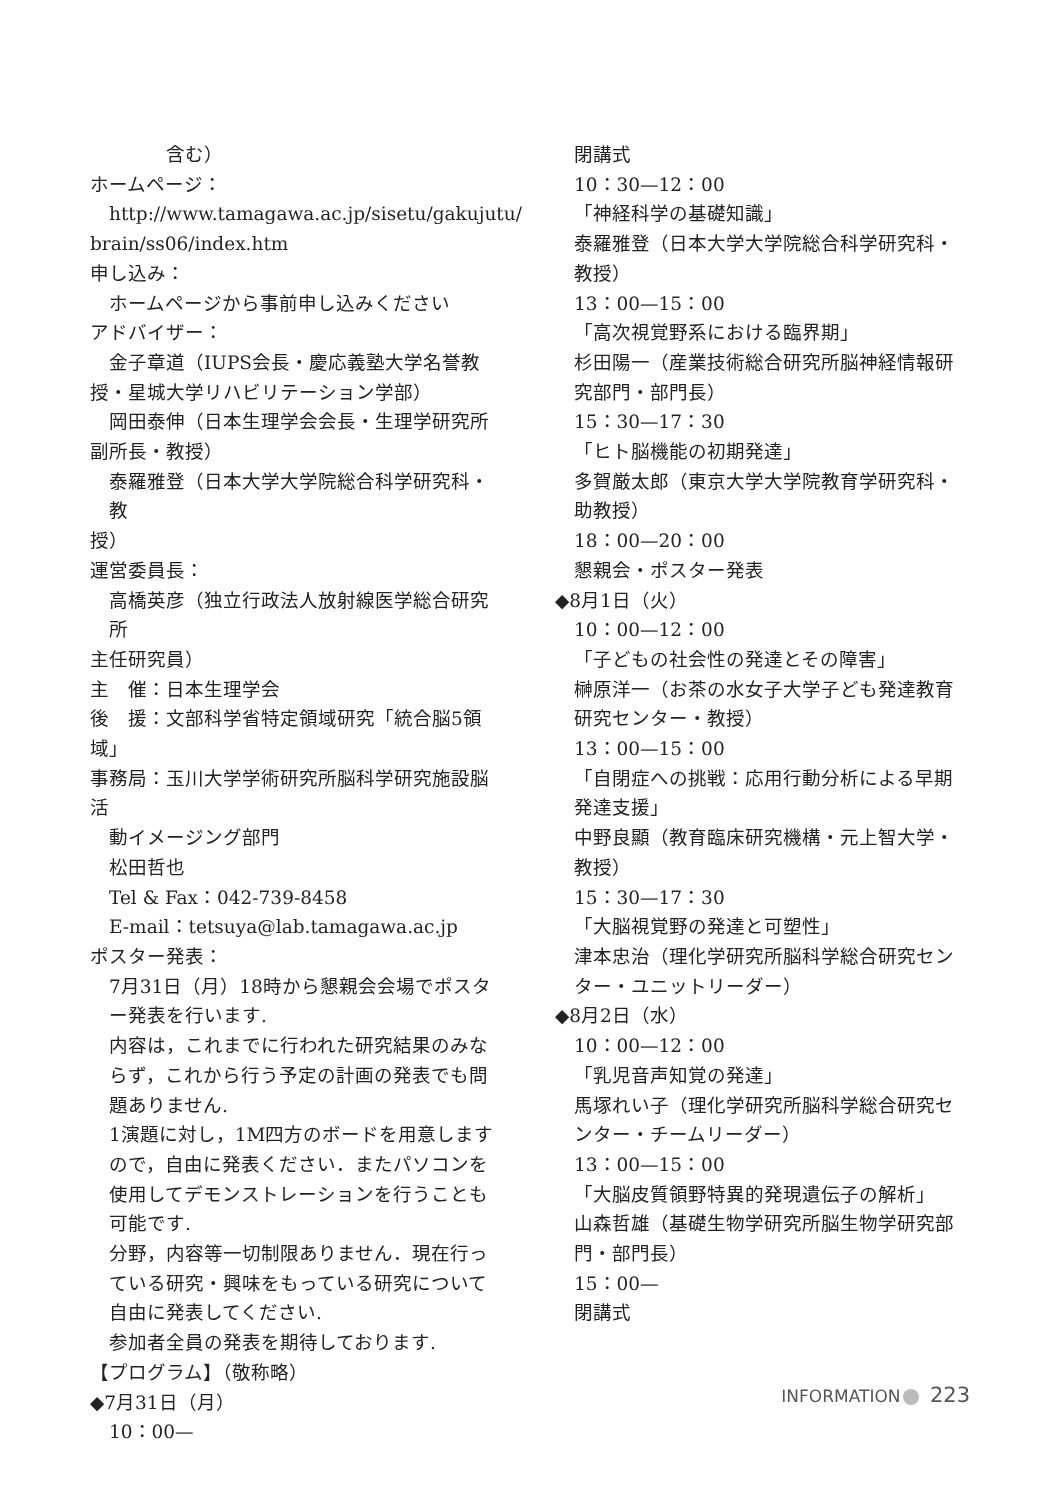含む）
ホームページ：
http://www.tamagawa.ac.jp/sisetu/gakujutu/
brain/ss06/index.htm
申し込み：
ホームページから事前申し込みください
アドバイザー：
金子章道（IUPS会長・慶応義塾大学名誉教
授・星城大学リハビリテーション学部）
岡田泰伸（日本生理学会会長・生理学研究所
副所長・教授）
泰羅雅登（日本大学大学院総合科学研究科・教
授）
運営委員長：
高橋英彦（独立行政法人放射線医学総合研究所
主任研究員）
主　催：日本生理学会
後　援：文部科学省特定領域研究「統合脳5領域」
事務局：玉川大学学術研究所脳科学研究施設脳活
動イメージング部門
松田哲也
Tel & Fax：042-739-8458
E-mail：tetsuya@lab.tamagawa.ac.jp
ポスター発表：
7月31日（月）18時から懇親会会場でポスター発表を行います.
内容は，これまでに行われた研究結果のみならず，これから行う予定の計画の発表でも問題ありません.
1演題に対し，1M四方のボードを用意しますので，自由に発表ください．またパソコンを使用してデモンストレーションを行うことも可能です.
分野，内容等一切制限ありません．現在行っている研究・興味をもっている研究について自由に発表してください.
参加者全員の発表を期待しております.
【プログラム】（敬称略）
◆7月31日（月）
10：00—
閉講式
10：30—12：00
「神経科学の基礎知識」
泰羅雅登（日本大学大学院総合科学研究科・教授）
13：00—15：00
「高次視覚野系における臨界期」
杉田陽一（産業技術総合研究所脳神経情報研究部門・部門長）
15：30—17：30
「ヒト脳機能の初期発達」
多賀厳太郎（東京大学大学院教育学研究科・助教授）
18：00—20：00
懇親会・ポスター発表
◆8月1日（火）
10：00—12：00
「子どもの社会性の発達とその障害」
榊原洋一（お茶の水女子大学子ども発達教育研究センター・教授）
13：00—15：00
「自閉症への挑戦：応用行動分析による早期発達支援」
中野良顯（教育臨床研究機構・元上智大学・教授）
15：30—17：30
「大脳視覚野の発達と可塑性」
津本忠治（理化学研究所脳科学総合研究センター・ユニットリーダー）
◆8月2日（水）
10：00—12：00
「乳児音声知覚の発達」
馬塚れい子（理化学研究所脳科学総合研究センター・チームリーダー）
13：00—15：00
「大脳皮質領野特異的発現遺伝子の解析」
山森哲雄（基礎生物学研究所脳生物学研究部門・部門長）
15：00—
閉講式
INFORMATION 223